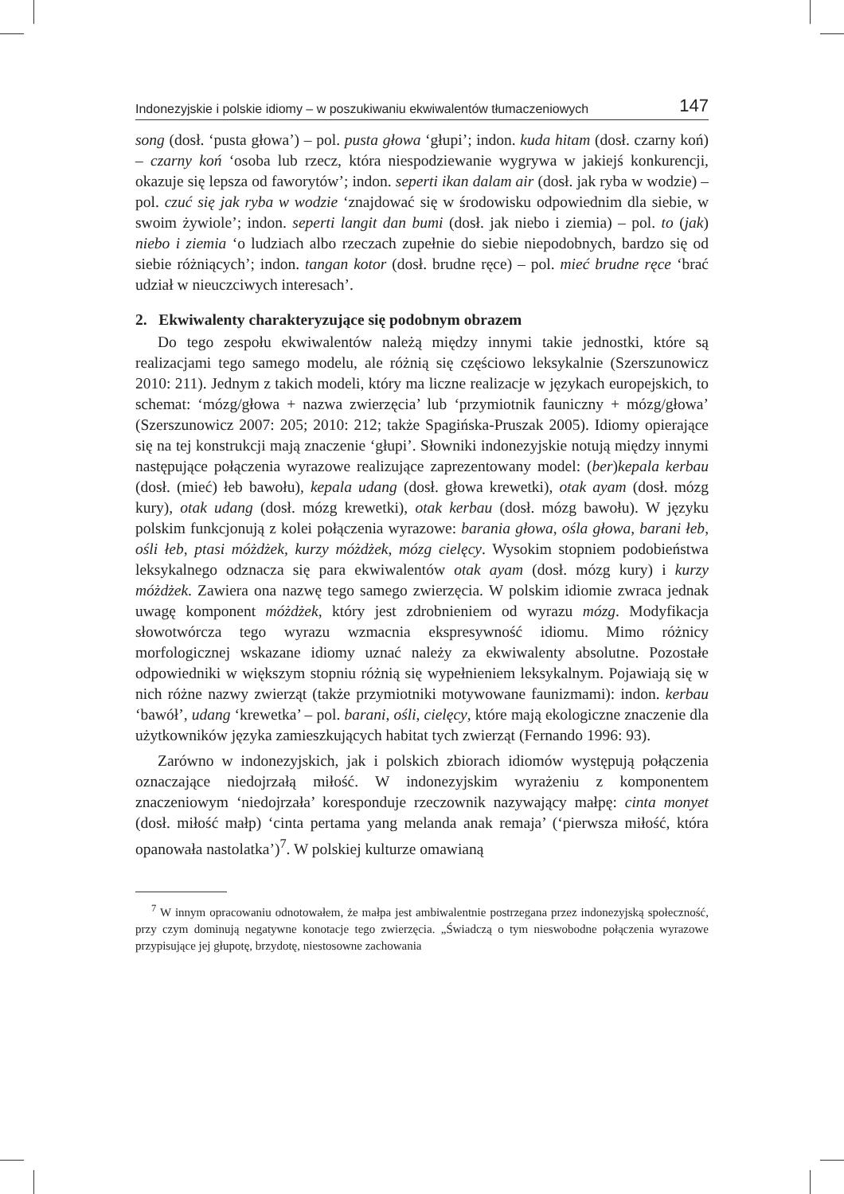Indonezyjskie i polskie idiomy – w poszukiwaniu ekwiwalentów tłumaczeniowych 147
song (dosł. ‘pusta głowa’) – pol. pusta głowa ‘głupi’; indon. kuda hitam (dosł. czarny koń) – czarny koń ‘osoba lub rzecz, która niespodziewanie wygrywa w jakiejś konkurencji, okazuje się lepsza od faworytów’; indon. seperti ikan dalam air (dosł. jak ryba w wodzie) – pol. czuć się jak ryba w wodzie ‘znajdować się w środowisku odpowiednim dla siebie, w swoim żywiole’; indon. seperti langit dan bumi (dosł. jak niebo i ziemia) – pol. to (jak) niebo i ziemia ‘o ludziach albo rzeczach zupełnie do siebie niepodobnych, bardzo się od siebie różniących’; indon. tangan kotor (dosł. brudne ręce) – pol. mieć brudne ręce ‘brać udział w nieuczciwych interesach’.
2. Ekwiwalenty charakteryzujące się podobnym obrazem
Do tego zespołu ekwiwalentów należą między innymi takie jednostki, które są realizacjami tego samego modelu, ale różnią się częściowo leksykalnie (Szerszunowicz 2010: 211). Jednym z takich modeli, który ma liczne realizacje w językach europejskich, to schemat: ‘mózg/głowa + nazwa zwierzęcia’ lub ‘przymiotnik fauniczny + mózg/głowa’ (Szerszunowicz 2007: 205; 2010: 212; także Spagińska-Pruszak 2005). Idiomy opierające się na tej konstrukcji mają znaczenie ‘głupi’. Słowniki indonezyjskie notują między innymi następujące połączenia wyrazowe realizujące zaprezentowany model: (ber)kepala kerbau (dosł. (mieć) łeb bawołu), kepala udang (dosł. głowa krewetki), otak ayam (dosł. mózg kury), otak udang (dosł. mózg krewetki), otak kerbau (dosł. mózg bawołu). W języku polskim funkcjonują z kolei połączenia wyrazowe: barania głowa, ośla głowa, barani łeb, ośli łeb, ptasi móżdżek, kurzy móżdżek, mózg cielęcy. Wysokim stopniem podobieństwa leksykalnego odznacza się para ekwiwalentów otak ayam (dosł. mózg kury) i kurzy móżdżek. Zawiera ona nazwę tego samego zwierzęcia. W polskim idiomie zwraca jednak uwagę komponent móżdżek, który jest zdrobnieniem od wyrazu mózg. Modyfikacja słowotwórcza tego wyrazu wzmacnia ekspresywność idiomu. Mimo różnicy morfologicznej wskazane idiomy uznać należy za ekwiwalenty absolutne. Pozostałe odpowiedniki w większym stopniu różnią się wypełnieniem leksykalnym. Pojawiają się w nich różne nazwy zwierząt (także przymiotniki motywowane faunizmami): indon. kerbau ‘bawół’, udang ‘krewetka’ – pol. barani, ośli, cielęcy, które mają ekologiczne znaczenie dla użytkowników języka zamieszkujących habitat tych zwierząt (Fernando 1996: 93).
Zarówno w indonezyjskich, jak i polskich zbiorach idiomów występują połączenia oznaczające niedojrzałą miłość. W indonezyjskim wyrażeniu z komponentem znaczeniowym ‘niedojrzała’ koresponduje rzeczownik nazywający małpę: cinta monyet (dosł. miłość małp) ‘cinta pertama yang melanda anak remaja’ (‘pierwsza miłość, która opanowała nastolatka’)<sup>7</sup>. W polskiej kulturze omawianą
<sup>7</sup> W innym opracowaniu odnotowałem, że małpa jest ambiwalentnie postrzegana przez indonezyjską społeczność, przy czym dominują negatywne konotacje tego zwierzęcia. „Świadczą o tym nieswobodne połączenia wyrazowe przypisujące jej głupotę, brzydotę, niestosowne zachowania